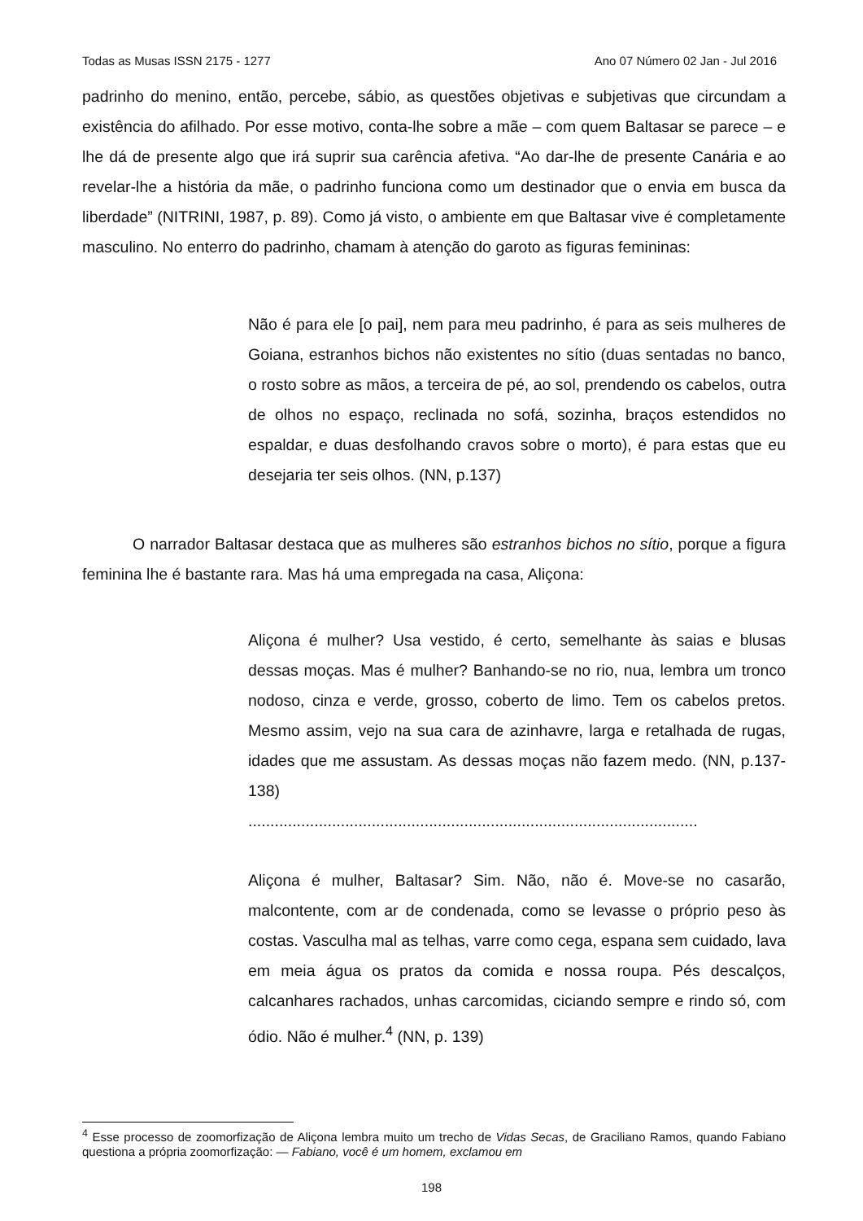Todas as Musas ISSN 2175 - 1277 Ano 07 Número 02 Jan - Jul 2016
padrinho do menino, então, percebe, sábio, as questões objetivas e subjetivas que circundam a existência do afilhado. Por esse motivo, conta-lhe sobre a mãe – com quem Baltasar se parece – e lhe dá de presente algo que irá suprir sua carência afetiva. “Ao dar-lhe de presente Canária e ao revelar-lhe a história da mãe, o padrinho funciona como um destinador que o envia em busca da liberdade” (NITRINI, 1987, p. 89). Como já visto, o ambiente em que Baltasar vive é completamente masculino. No enterro do padrinho, chamam à atenção do garoto as figuras femininas:
Não é para ele [o pai], nem para meu padrinho, é para as seis mulheres de Goiana, estranhos bichos não existentes no sítio (duas sentadas no banco, o rosto sobre as mãos, a terceira de pé, ao sol, prendendo os cabelos, outra de olhos no espaço, reclinada no sofá, sozinha, braços estendidos no espaldar, e duas desfolhando cravos sobre o morto), é para estas que eu desejaria ter seis olhos. (NN, p.137)
O narrador Baltasar destaca que as mulheres são estranhos bichos no sítio, porque a figura feminina lhe é bastante rara. Mas há uma empregada na casa, Aliçona:
Aliçona é mulher? Usa vestido, é certo, semelhante às saias e blusas dessas moças. Mas é mulher? Banhando-se no rio, nua, lembra um tronco nodoso, cinza e verde, grosso, coberto de limo. Tem os cabelos pretos. Mesmo assim, vejo na sua cara de azinhavre, larga e retalhada de rugas, idades que me assustam. As dessas moças não fazem medo. (NN, p.137-138)
......................................................................................................
Aliçona é mulher, Baltasar? Sim. Não, não é. Move-se no casarão, malcontente, com ar de condenada, como se levasse o próprio peso às costas. Vasculha mal as telhas, varre como cega, espana sem cuidado, lava em meia água os pratos da comida e nossa roupa. Pés descalços, calcanhares rachados, unhas carcomidas, ciciando sempre e rindo só, com ódio. Não é mulher.<sup>4</sup> (NN, p. 139)
<sup>4</sup> Esse processo de zoomorfização de Aliçona lembra muito um trecho de Vidas Secas, de Graciliano Ramos, quando Fabiano questiona a própria zoomorfização: — Fabiano, você é um homem, exclamou em
198